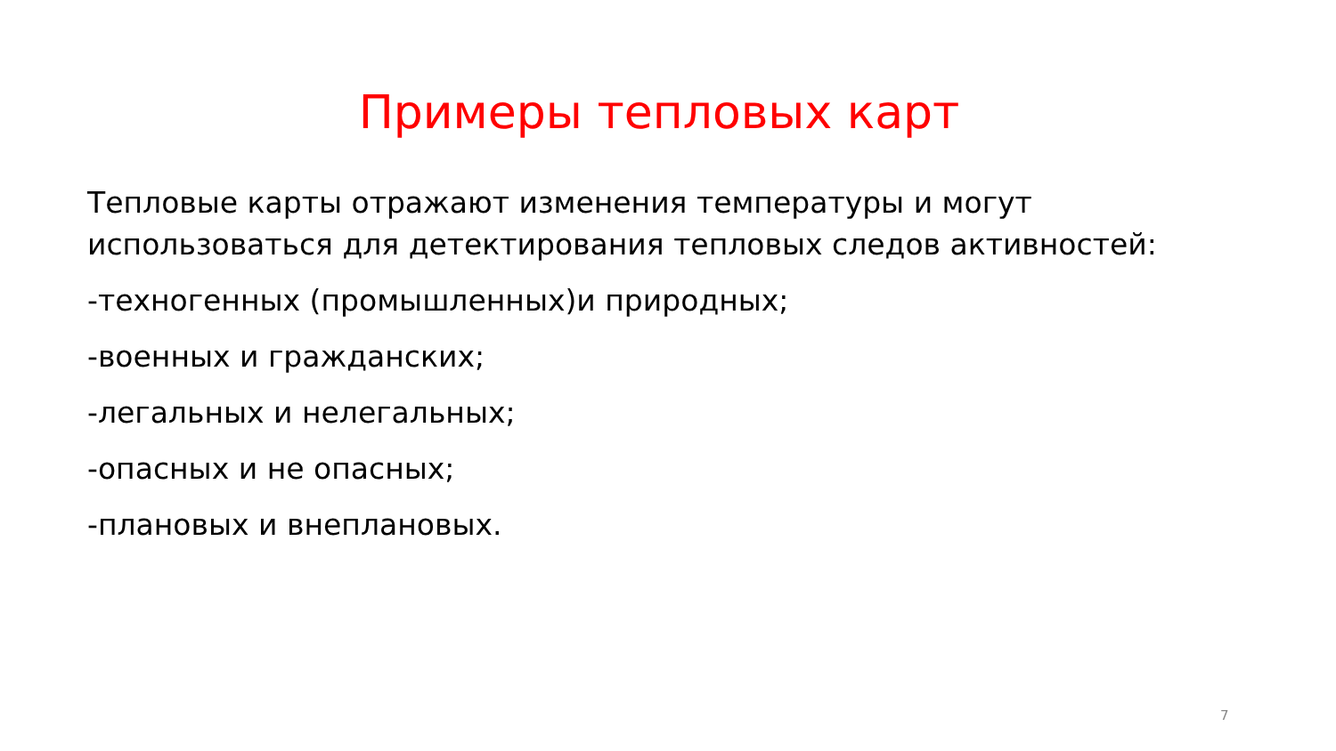Примеры тепловых карт
Тепловые карты отражают изменения температуры и могут использоваться для детектирования тепловых следов активностей:
-техногенных (промышленных)и природных;
-военных и гражданских;
-легальных и нелегальных;
-опасных и не опасных;
-плановых и внеплановых.
7